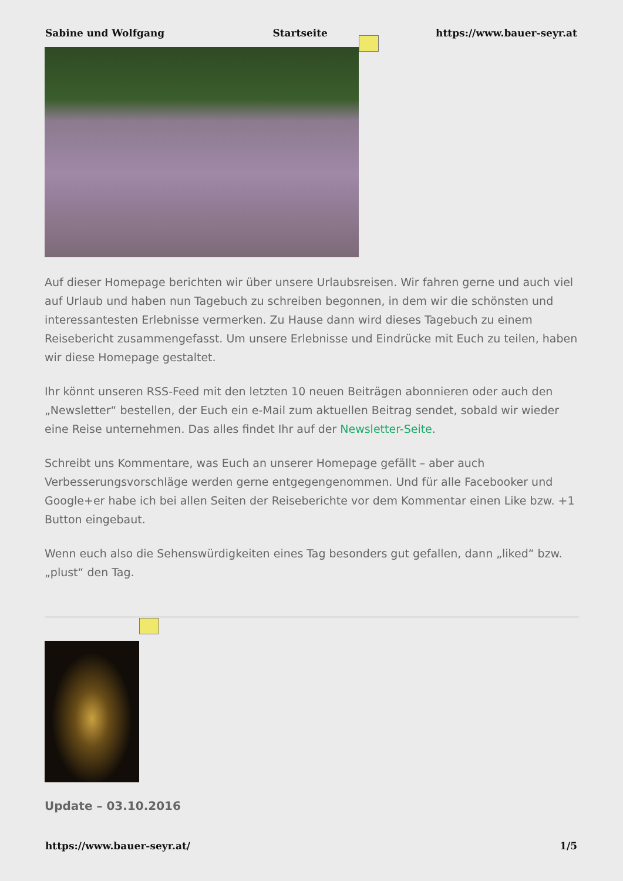Sabine und Wolfgang Startseite https://www.bauer-seyr.at
Auf dieser Homepage berichten wir über unsere Urlaubsreisen. Wir fahren gerne und auch viel auf Urlaub und haben nun Tagebuch zu schreiben begonnen, in dem wir die schönsten und interessantesten Erlebnisse vermerken. Zu Hause dann wird dieses Tagebuch zu einem Reisebericht zusammengefasst. Um unsere Erlebnisse und Eindrücke mit Euch zu teilen, haben wir diese Homepage gestaltet.
Ihr könnt unseren RSS-Feed mit den letzten 10 neuen Beiträgen abonnieren oder auch den „Newsletter“ bestellen, der Euch ein e-Mail zum aktuellen Beitrag sendet, sobald wir wieder eine Reise unternehmen. Das alles findet Ihr auf der Newsletter-Seite.
Schreibt uns Kommentare, was Euch an unserer Homepage gefällt – aber auch Verbesserungsvorschläge werden gerne entgegengenommen. Und für alle Facebooker und Google+er habe ich bei allen Seiten der Reiseberichte vor dem Kommentar einen Like bzw. +1 Button eingebaut.
Wenn euch also die Sehenswürdigkeiten eines Tag besonders gut gefallen, dann „liked“ bzw. „plust“ den Tag.
Update – 03.10.2016
https://www.bauer-seyr.at/ 1/5